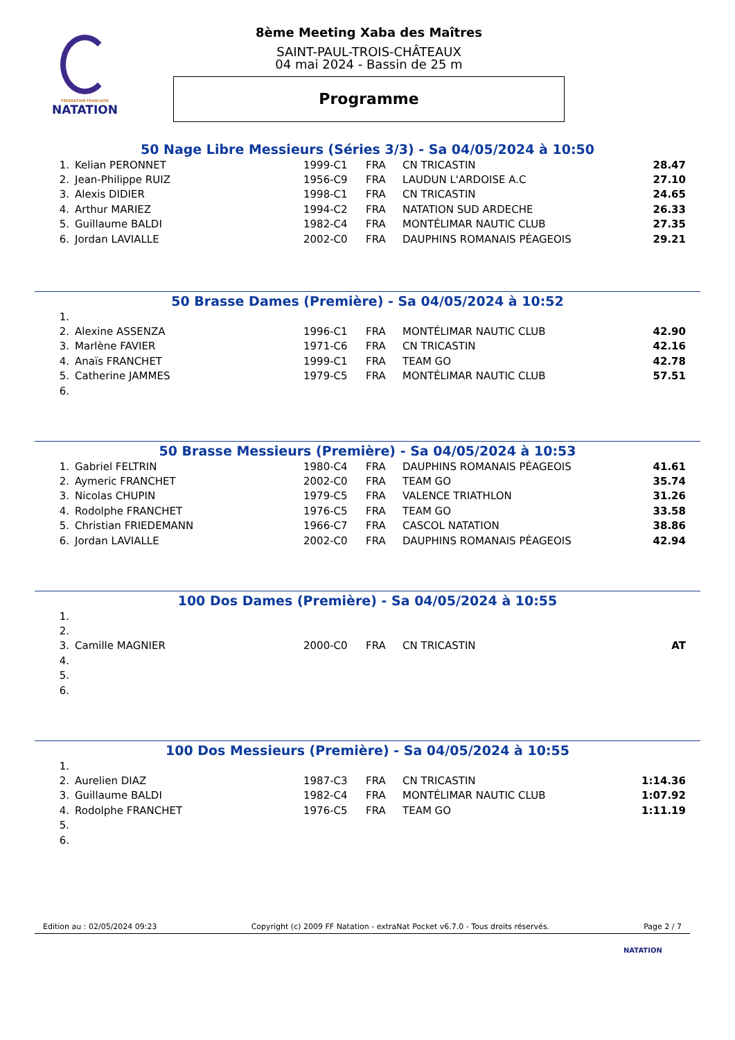FÉDÉRATION FRANÇAISE
NATATION
8ème Meeting Xaba des Maîtres
SAINT-PAUL-TROIS-CHÂTEAUX
04 mai 2024 - Bassin de 25 m
Programme
50 Nage Libre Messieurs (Séries 3/3) - Sa 04/05/2024 à 10:50
| 1. | Kelian PERONNET | 1999-C1 | FRA | CN TRICASTIN | 28.47 |
| 2. | Jean-Philippe RUIZ | 1956-C9 | FRA | LAUDUN L'ARDOISE A.C | 27.10 |
| 3. | Alexis DIDIER | 1998-C1 | FRA | CN TRICASTIN | 24.65 |
| 4. | Arthur MARIEZ | 1994-C2 | FRA | NATATION SUD ARDECHE | 26.33 |
| 5. | Guillaume BALDI | 1982-C4 | FRA | MONTÉLIMAR NAUTIC CLUB | 27.35 |
| 6. | Jordan LAVIALLE | 2002-C0 | FRA | DAUPHINS ROMANAIS PÉAGEOIS | 29.21 |
50 Brasse Dames (Première) - Sa 04/05/2024 à 10:52
| 1. | | | | | |
| 2. | Alexine ASSENZA | 1996-C1 | FRA | MONTÉLIMAR NAUTIC CLUB | 42.90 |
| 3. | Marlène FAVIER | 1971-C6 | FRA | CN TRICASTIN | 42.16 |
| 4. | Anaïs FRANCHET | 1999-C1 | FRA | TEAM GO | 42.78 |
| 5. | Catherine JAMMES | 1979-C5 | FRA | MONTÉLIMAR NAUTIC CLUB | 57.51 |
| 6. | | | | | |
50 Brasse Messieurs (Première) - Sa 04/05/2024 à 10:53
| 1. | Gabriel FELTRIN | 1980-C4 | FRA | DAUPHINS ROMANAIS PÉAGEOIS | 41.61 |
| 2. | Aymeric FRANCHET | 2002-C0 | FRA | TEAM GO | 35.74 |
| 3. | Nicolas CHUPIN | 1979-C5 | FRA | VALENCE TRIATHLON | 31.26 |
| 4. | Rodolphe FRANCHET | 1976-C5 | FRA | TEAM GO | 33.58 |
| 5. | Christian FRIEDEMANN | 1966-C7 | FRA | CASCOL NATATION | 38.86 |
| 6. | Jordan LAVIALLE | 2002-C0 | FRA | DAUPHINS ROMANAIS PÉAGEOIS | 42.94 |
100 Dos Dames (Première) - Sa 04/05/2024 à 10:55
| 1. | | | | | |
| 2. | | | | | |
| 3. | Camille MAGNIER | 2000-C0 | FRA | CN TRICASTIN | AT |
| 4. | | | | | |
| 5. | | | | | |
| 6. | | | | | |
100 Dos Messieurs (Première) - Sa 04/05/2024 à 10:55
| 1. | | | | | |
| 2. | Aurelien DIAZ | 1987-C3 | FRA | CN TRICASTIN | 1:14.36 |
| 3. | Guillaume BALDI | 1982-C4 | FRA | MONTÉLIMAR NAUTIC CLUB | 1:07.92 |
| 4. | Rodolphe FRANCHET | 1976-C5 | FRA | TEAM GO | 1:11.19 |
| 5. | | | | | |
| 6. | | | | | |
Edition au : 02/05/2024 09:23 Copyright (c) 2009 FF Natation - extraNat Pocket v6.7.0 - Tous droits réservés. Page 2 / 7
NATATION